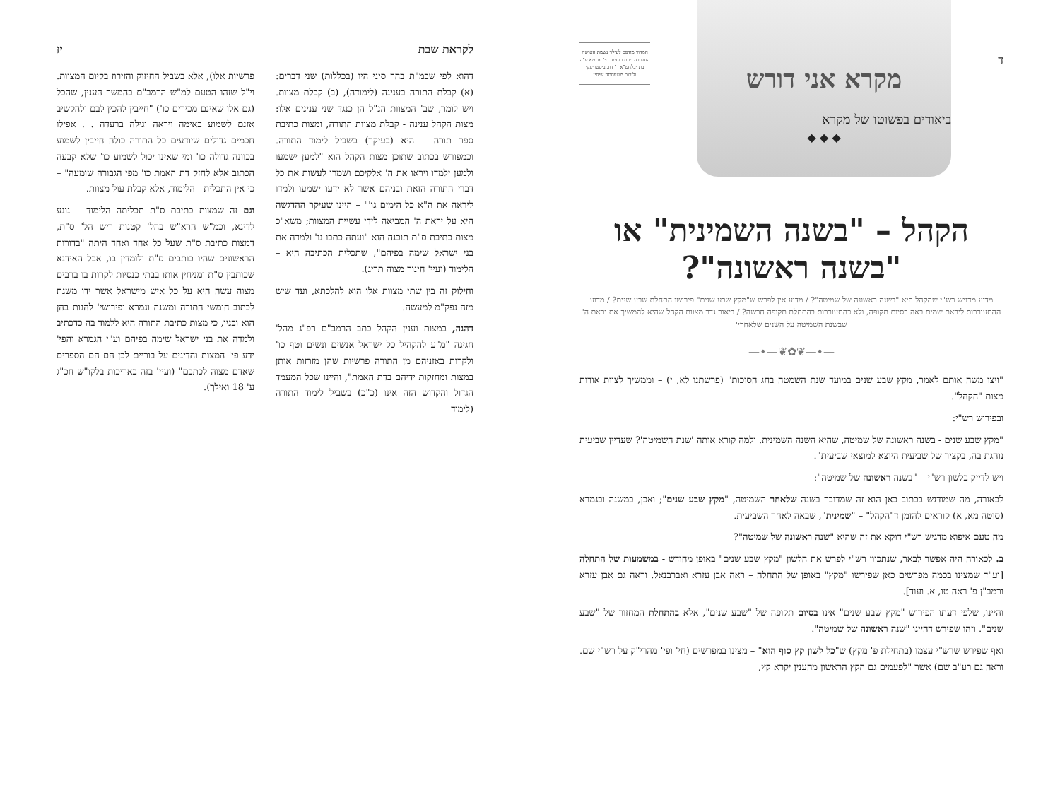ד
מקרא אני דורש
ביאודים בפשוטו של מקרא
◆ ◆ ◆
המדור מודפס לעילוי נשמת האישה החשובה מרת רוחמה חי' פרומא ע"ה בת יבלחט"א ר' דוב ביסטריצקי ולזכות משפחתה שיחיו
הקהל – "בשנה השמינית" או "בשנה ראשונה"?
מדוע מדגיש רש"י שהקהל היא "בשנה ראשונה של שמיטה"? / מדוע אין לפרש ש"מקץ שבע שנים" פירושו התחלת שבע שנים? / מדוע ההתעוררות ליראת שמים באה בסיום תקופה, ולא כהתעוררות בהתחלת תקופה חרשה? / ביאור גדר מצוות הקהל שהיא להמשיך את יראת ה' שבשנת השמיטה על השנים שלאחרי'
—•—❦✿❦—•—
"ויצו משה אותם לאמר, מקץ שבע שנים במועד שנת השמטה בחג הסוכות" (פרשתנו לא, י) – וממשיך לצוות אודות מצות "הקהל".
ובפירוש רש"י:
"מקץ שבע שנים - בשנה ראשונה של שמיטה, שהיא השנה השמינית. ולמה קורא אותה 'שנת השמיטה'? שעדיין שביעית נוהגת בה, בקציר של שביעית היוצא למוצאי שביעית".
ויש לדייק בלשון רש"י – "בשנה ראשונה של שמיטה":
לכאורה, מה שמודגש בכתוב כאן הוא זה שמדובר בשנה שלאחר השמיטה, "מקץ שבע שנים"; ואכן, במשנה ובגמרא (סוטה מא, א) קוראים להזמן ד"הקהל" – "שמינית", שבאה לאחר השביעית.
מה טעם איפוא מדגיש רש"י דוקא את זה שהיא "שנה ראשונה של שמיטה"?
ב. לכאורה היה אפשר לבאר, שנתכוון רש"י לפרש את הלשון "מקץ שבע שנים" באופן מחודש - במשמעות של התחלה [וע"ד שמצינו בכמה מפרשים כאן שפירשו "מקץ" באופן של התחלה – ראה אבן עזרא ואברבנאל. וראה גם אבן עזרא ורמב"ן פ' ראה טו, א. ועוד].
והיינו, שלפי דעתו הפירוש "מקץ שבע שנים" אינו בסיום תקופה של "שבע שנים", אלא בהתחלת המחזור של "שבע שנים". וזהו שפירש דהיינו "שנה ראשונה של שמיטה".
ואף שפירש שרש"י עצמו (בתחילת פ' מקץ) ש"כל לשון קץ סוף הוא" – מצינו במפרשים (חי' ופי' מהרי"ק על רש"י שם. וראה גם רע"ב שם) אשר "לפעמים גם הקץ הראשון מהענין יקרא קץ,
לקראת שבת יז
דהוא לפי שבמ"ת בהר סיני היו (בכללות) שני דברים: (א) קבלת התורה בענינה (לימודה), (ב) קבלת מצוות. ויש לומר, שב' המצוות הנ"ל הן כנגד שני ענינים אלו: מצות הקהל ענינה - קבלת מצוות התורה, ומצות כתיבת ספר תורה – היא (בעיקר) בשביל לימוד התורה. וכמפורש בכתוב שתוכן מצות הקהל הוא "למען ישמעו ולמען ילמדו ויראו את ה' אלקיכם ושמרו לעשות את כל דברי התורה הזאת ובניהם אשר לא ידעו ישמעו ולמדו ליראה את ה"א כל הימים גו'" – היינו שעיקר ההדגשה היא על יראת ה' המביאה לידי עשיית המצוות; משא"כ מצות כתיבת ס"ת תוכנה הוא "ועתה כתבו גו' ולמדה את בני ישראל שימה בפיהם", שתכלית הכתיבה היא – הלימוד (ועיי' חינוך מצוה תריג).
וחילוק זה בין שתי מצוות אלו הוא להלכתא, ועד שיש מזה נפק"מ למעשה.
דהנה, במצות וענין הקהל כתב הרמב"ם רפ"ג מהל' חגיגה "מ"ע להקהיל כל ישראל אנשים ונשים וטף כו' ולקרות באזניהם מן התורה פרשיות שהן מזרזות אותן במצות ומחזקות ידיהם בדת האמת", והיינו שכל המעמד הגדול והקדוש הזה אינו (כ"כ) בשביל לימוד התורה (לימוד
פרשיות אלו), אלא בשביל החיזוק והזירוז בקיום המצוות. וי"ל שזהו הטעם למ"ש הרמב"ם בהמשך הענין, שהכל (גם אלו שאינם מכירים כו') "חייבין להכין לבם ולהקשיב אזנם לשמוע באימה ויראה וגילה ברעדה . . אפילו חכמים גדולים שיודעים כל התורה כולה חייבין לשמוע בכוונה גדולה כו' ומי שאינו יכול לשמוע כו' שלא קבעה הכתוב אלא לחזק דת האמת כו' מפי הגבורה שומעה" – כי אין התכלית - הלימוד, אלא קבלת עול מצוות.
וגם זה שמצות כתיבת ס"ת תכליתה הלימוד – נוגע לדינא, וכמ"ש הרא"ש בהל' קטנות ריש הל' ס"ת, דמצות כתיבת ס"ת שעל כל אחד ואחד היתה "בדורות הראשונים שהיו כותבים ס"ת ולומדין בו, אבל האידנא שכותבין ס"ת ומניחין אותו בבתי כנסיות לקרות בו ברבים מצוה עשה היא על כל איש מישראל אשר ידו משגת לכתוב חומשי התורה ומשנה וגמרא ופירושי' להגות בהן הוא ובניו, כי מצות כתיבת התורה היא ללמוד בה כדכתיב ולמדה את בני ישראל שימה בפיהם וע"י הגמרא והפי' ידע פי' המצות והדינים על בוריים לכן הם הם הספרים שאדם מצוה לכתבם" (ועיי' בזה באריכות בלקו"ש חכ"ג ע' 18 ואילך).